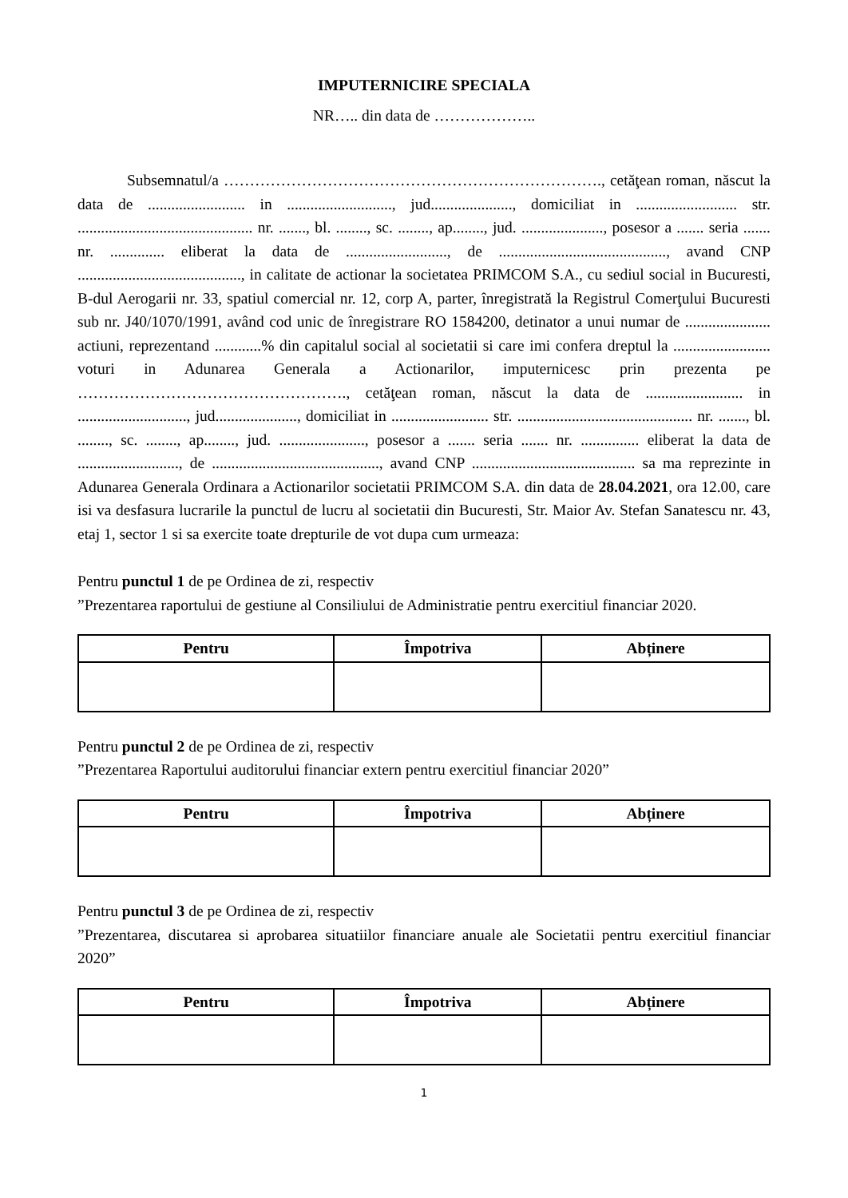IMPUTERNICIRE SPECIALA
NR….. din data de ………………..
Subsemnatul/a ………………………………………………………………., cetăţean roman, născut la data de ......................... in ..........................., jud....................., domiciliat in .......................... str. ............................................. nr. ......., bl. ........, sc. ........, ap........, jud. ....................., posesor a ....... seria ....... nr. .............. eliberat la data de .........................., de ..........................................., avand CNP .........................................., in calitate de actionar la societatea PRIMCOM S.A., cu sediul social in Bucuresti, B-dul Aerogarii nr. 33, spatiul comercial nr. 12, corp A, parter, înregistrată la Registrul Comerţului Bucuresti sub nr. J40/1070/1991, având cod unic de înregistrare RO 1584200, detinator a unui numar de ...................... actiuni, reprezentand ............% din capitalul social al societatii si care imi confera dreptul la ......................... voturi in Adunarea Generala a Actionarilor, imputernicesc prin prezenta pe ……………………………………………., cetăţean roman, născut la data de ......................... in ............................, jud....................., domiciliat in ......................... str. ............................................. nr. ......., bl. ........, sc. ........, ap........, jud. ......................, posesor a ....... seria ....... nr. ............... eliberat la data de .........................., de ..........................................., avand CNP .......................................... sa ma reprezinte in Adunarea Generala Ordinara a Actionarilor societatii PRIMCOM S.A. din data de 28.04.2021, ora 12.00, care isi va desfasura lucrarile la punctul de lucru al societatii din Bucuresti, Str. Maior Av. Stefan Sanatescu nr. 43, etaj 1, sector 1 si sa exercite toate drepturile de vot dupa cum urmeaza:
Pentru punctul 1 de pe Ordinea de zi, respectiv
”Prezentarea raportului de gestiune al Consiliului de Administratie pentru exercitiul financiar 2020.
| Pentru | Împotriva | Abținere |
| --- | --- | --- |
Pentru punctul 2 de pe Ordinea de zi, respectiv
”Prezentarea Raportului auditorului financiar extern pentru exercitiul financiar 2020”
| Pentru | Împotriva | Abținere |
| --- | --- | --- |
Pentru punctul 3 de pe Ordinea de zi, respectiv
”Prezentarea, discutarea si aprobarea situatiilor financiare anuale ale Societatii pentru exercitiul financiar 2020”
| Pentru | Împotriva | Abținere |
| --- | --- | --- |
1